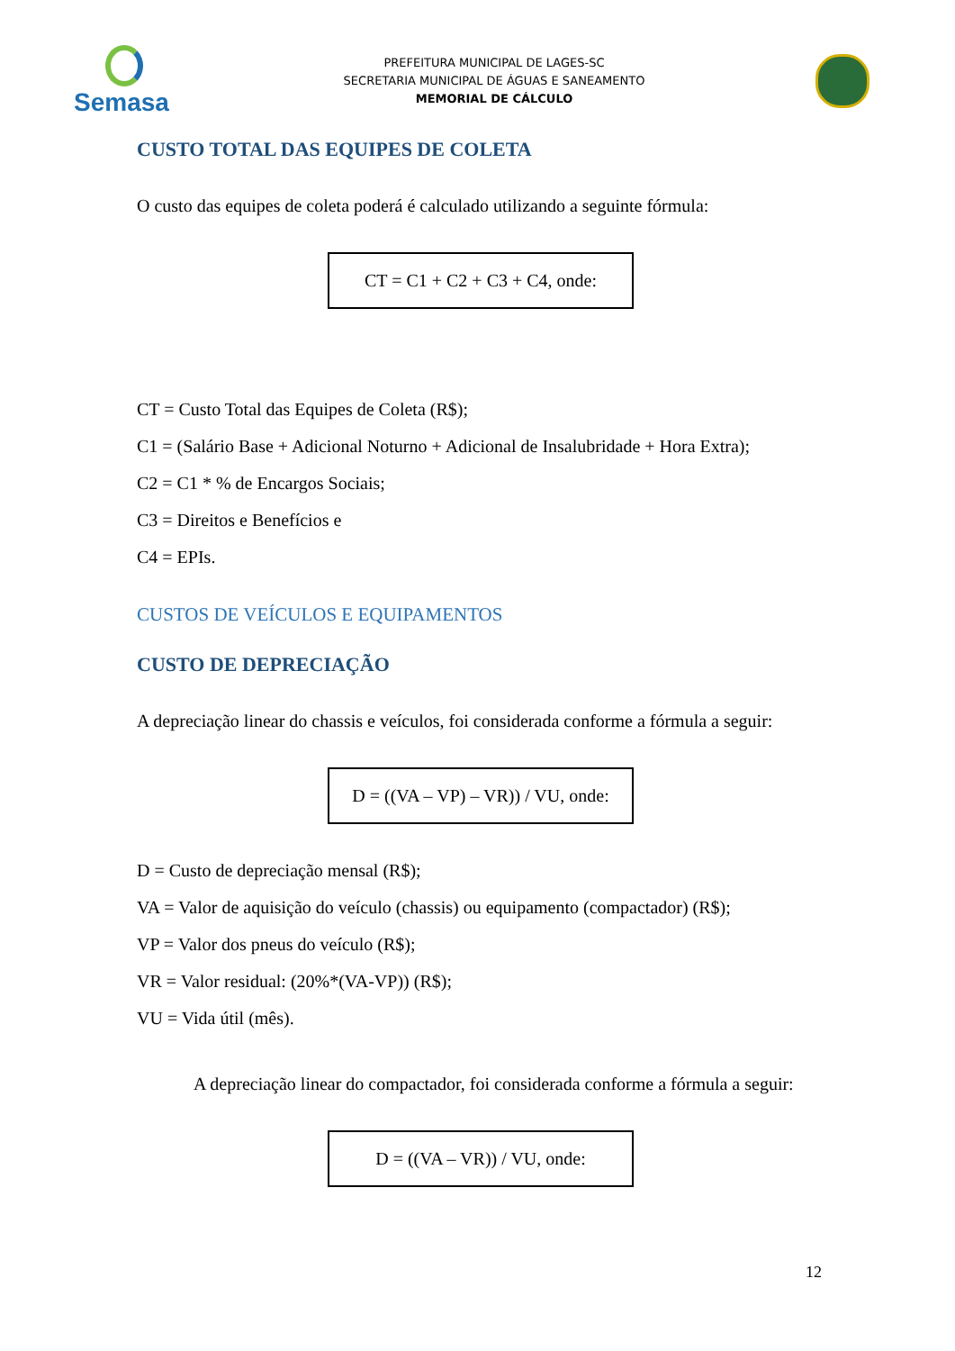Semasa
PREFEITURA MUNICIPAL DE LAGES-SC
SECRETARIA MUNICIPAL DE ÁGUAS E SANEAMENTO
MEMORIAL DE CÁLCULO
CUSTO TOTAL DAS EQUIPES DE COLETA
O custo das equipes de coleta poderá é calculado utilizando a seguinte fórmula:
CT = C1 + C2 + C3 + C4, onde:
CT = Custo Total das Equipes de Coleta (R$);
C1 = (Salário Base + Adicional Noturno + Adicional de Insalubridade + Hora Extra);
C2 = C1 * % de Encargos Sociais;
C3 = Direitos e Benefícios e
C4 = EPIs.
CUSTOS DE VEÍCULOS E EQUIPAMENTOS
CUSTO DE DEPRECIAÇÃO
A depreciação linear do chassis e veículos, foi considerada conforme a fórmula a seguir:
D = ((VA – VP) – VR)) / VU, onde:
D = Custo de depreciação mensal (R$);
VA = Valor de aquisição do veículo (chassis) ou equipamento (compactador) (R$);
VP = Valor dos pneus do veículo (R$);
VR = Valor residual: (20%*(VA-VP)) (R$);
VU = Vida útil (mês).
A depreciação linear do compactador, foi considerada conforme a fórmula a seguir:
D = ((VA – VR)) / VU, onde:
12